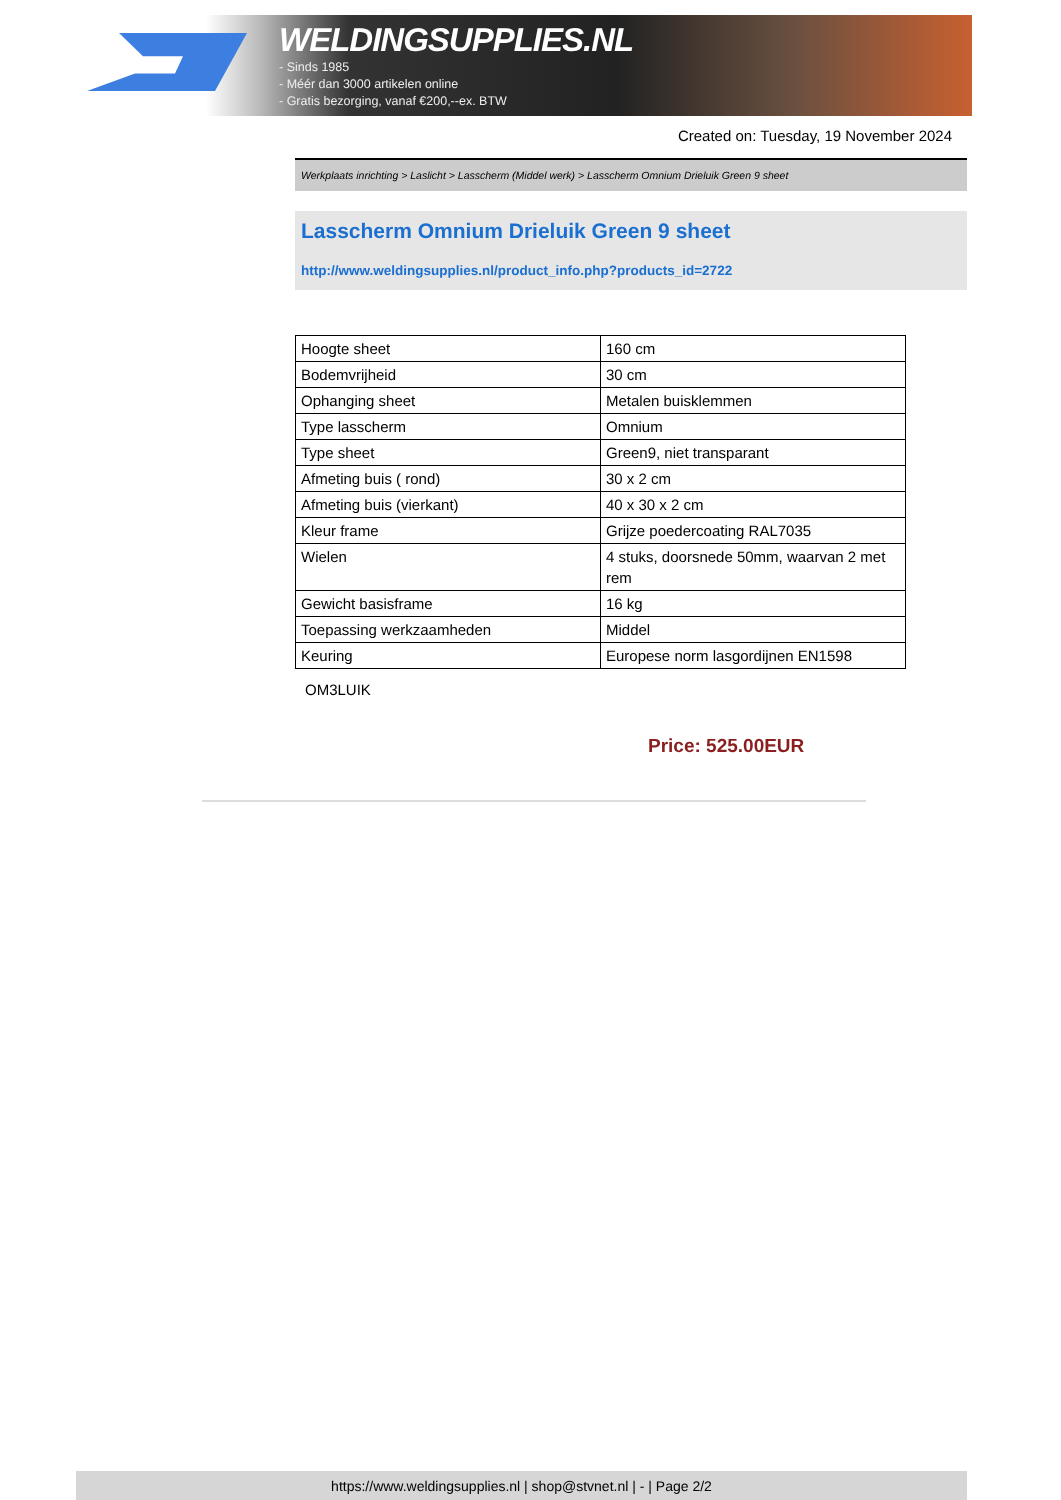WELDINGSUPPLIES.NL
- Sinds 1985
- Méér dan 3000 artikelen online
- Gratis bezorging, vanaf €200,--ex. BTW
Created on: Tuesday, 19 November 2024
Werkplaats inrichting > Laslicht > Lasscherm (Middel werk) > Lasscherm Omnium Drieluik Green 9 sheet
Lasscherm Omnium Drieluik Green 9 sheet
http://www.weldingsupplies.nl/product_info.php?products_id=2722
| Hoogte sheet | 160 cm |
| Bodemvrijheid | 30 cm |
| Ophanging sheet | Metalen buisklemmen |
| Type lasscherm | Omnium |
| Type sheet | Green9, niet transparant |
| Afmeting buis ( rond) | 30 x 2 cm |
| Afmeting buis (vierkant) | 40 x 30 x 2 cm |
| Kleur frame | Grijze poedercoating RAL7035 |
| Wielen | 4 stuks, doorsnede 50mm, waarvan 2 met rem |
| Gewicht basisframe | 16 kg |
| Toepassing werkzaamheden | Middel |
| Keuring | Europese norm lasgordijnen EN1598 |
OM3LUIK
Price: 525.00EUR
https://www.weldingsupplies.nl | shop@stvnet.nl | - | Page 2/2